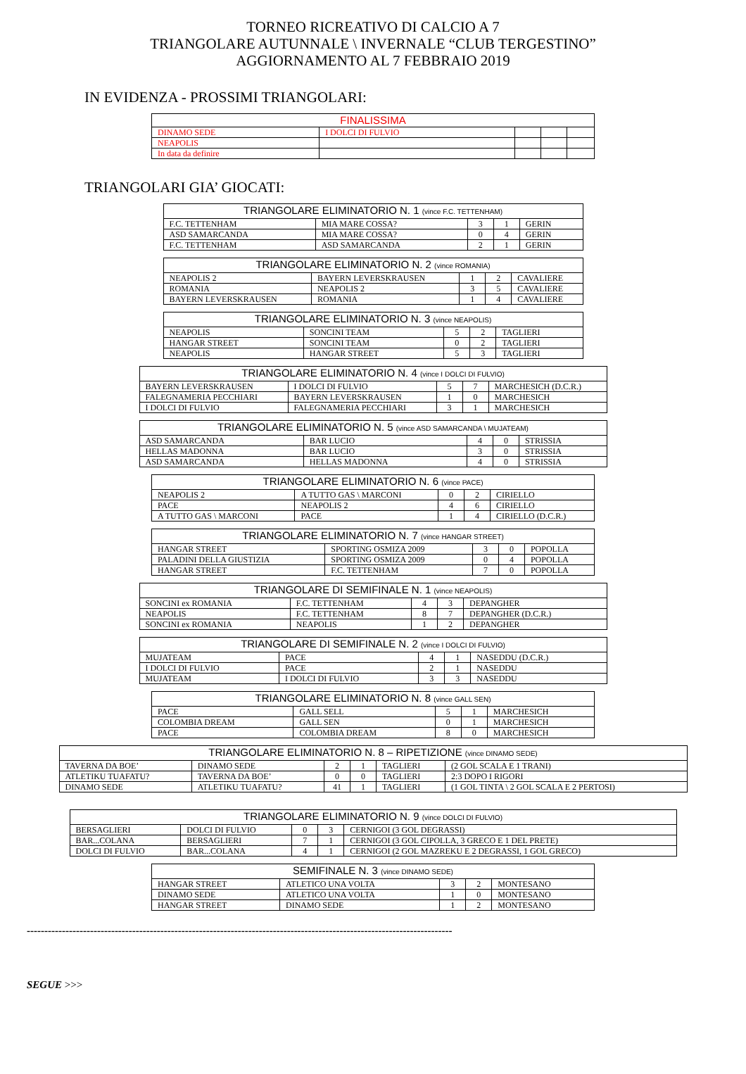TORNEO RICREATIVO DI CALCIO A 7
TRIANGOLARE AUTUNNALE \ INVERNALE “CLUB TERGESTINO”
AGGIORNAMENTO AL 7 FEBBRAIO 2019
IN EVIDENZA - PROSSIMI TRIANGOLARI:
| FINALISSIMA | | | | |
| --- | --- | --- | --- | --- |
| DINAMO SEDE | I DOLCI DI FULVIO | | | |
| NEAPOLIS | | | | |
| In data da definire | | | | |
TRIANGOLARI GIA’ GIOCATI:
| TRIANGOLARE ELIMINATORIO N. 1 (vince F.C. TETTENHAM) | | | | |
| --- | --- | --- | --- | --- |
| F.C. TETTENHAM | MIA MARE COSSA? | 3 | 1 | GERIN |
| ASD SAMARCANDA | MIA MARE COSSA? | 0 | 4 | GERIN |
| F.C. TETTENHAM | ASD SAMARCANDA | 2 | 1 | GERIN |
| TRIANGOLARE ELIMINATORIO N. 2 (vince ROMANIA) | | | | |
| --- | --- | --- | --- | --- |
| NEAPOLIS 2 | BAYERN LEVERSKRAUSEN | 1 | 2 | CAVALIERE |
| ROMANIA | NEAPOLIS 2 | 3 | 5 | CAVALIERE |
| BAYERN LEVERSKRAUSEN | ROMANIA | 1 | 4 | CAVALIERE |
| TRIANGOLARE ELIMINATORIO N. 3 (vince NEAPOLIS) | | | | |
| --- | --- | --- | --- | --- |
| NEAPOLIS | SONCINI TEAM | 5 | 2 | TAGLIERI |
| HANGAR STREET | SONCINI TEAM | 0 | 2 | TAGLIERI |
| NEAPOLIS | HANGAR STREET | 5 | 3 | TAGLIERI |
| TRIANGOLARE ELIMINATORIO N. 4 (vince I DOLCI DI FULVIO) | | | | |
| --- | --- | --- | --- | --- |
| BAYERN LEVERSKRAUSEN | I DOLCI DI FULVIO | 5 | 7 | MARCHESICH (D.C.R.) |
| FALEGNAMERIA PECCHIARI | BAYERN LEVERSKRAUSEN | 1 | 0 | MARCHESICH |
| I DOLCI DI FULVIO | FALEGNAMERIA PECCHIARI | 3 | 1 | MARCHESICH |
| TRIANGOLARE ELIMINATORIO N. 5 (vince ASD SAMARCANDA \ MUJATEAM) | | | | |
| --- | --- | --- | --- | --- |
| ASD SAMARCANDA | BAR LUCIO | 4 | 0 | STRISSIA |
| HELLAS MADONNA | BAR LUCIO | 3 | 0 | STRISSIA |
| ASD SAMARCANDA | HELLAS MADONNA | 4 | 0 | STRISSIA |
| TRIANGOLARE ELIMINATORIO N. 6 (vince PACE) | | | | |
| --- | --- | --- | --- | --- |
| NEAPOLIS 2 | A TUTTO GAS \ MARCONI | 0 | 2 | CIRIELLO |
| PACE | NEAPOLIS 2 | 4 | 6 | CIRIELLO |
| A TUTTO GAS \ MARCONI | PACE | 1 | 4 | CIRIELLO (D.C.R.) |
| TRIANGOLARE ELIMINATORIO N. 7 (vince HANGAR STREET) | | | | |
| --- | --- | --- | --- | --- |
| HANGAR STREET | SPORTING OSMIZA 2009 | 3 | 0 | POPOLLA |
| PALADINI DELLA GIUSTIZIA | SPORTING OSMIZA 2009 | 0 | 4 | POPOLLA |
| HANGAR STREET | F.C. TETTENHAM | 7 | 0 | POPOLLA |
| TRIANGOLARE DI SEMIFINALE N. 1 (vince NEAPOLIS) | | | | |
| --- | --- | --- | --- | --- |
| SONCINI ex ROMANIA | F.C. TETTENHAM | 4 | 3 | DEPANGHER |
| NEAPOLIS | F.C. TETTENHAM | 8 | 7 | DEPANGHER (D.C.R.) |
| SONCINI ex ROMANIA | NEAPOLIS | 1 | 2 | DEPANGHER |
| TRIANGOLARE DI SEMIFINALE N. 2 (vince I DOLCI DI FULVIO) | | | | |
| --- | --- | --- | --- | --- |
| MUJATEAM | PACE | 4 | 1 | NASEDDU (D.C.R.) |
| I DOLCI DI FULVIO | PACE | 2 | 1 | NASEDDU |
| MUJATEAM | I DOLCI DI FULVIO | 3 | 3 | NASEDDU |
| TRIANGOLARE ELIMINATORIO N. 8 (vince GALL SEN) | | | | |
| --- | --- | --- | --- | --- |
| PACE | GALL SELL | 5 | 1 | MARCHESICH |
| COLOMBIA DREAM | GALL SEN | 0 | 1 | MARCHESICH |
| PACE | COLOMBIA DREAM | 8 | 0 | MARCHESICH |
| TRIANGOLARE ELIMINATORIO N. 8 – RIPETIZIONE (vince DINAMO SEDE) | | | | | |
| --- | --- | --- | --- | --- | --- |
| TAVERNA DA BOE’ | DINAMO SEDE | 2 | 1 | TAGLIERI | (2 GOL SCALA E 1 TRANI) |
| ATLETIKU TUAFATU? | TAVERNA DA BOE’ | 0 | 0 | TAGLIERI | 2:3 DOPO I RIGORI |
| DINAMO SEDE | ATLETIKU TUAFATU? | 41 | 1 | TAGLIERI | (1 GOL TINTA \ 2 GOL SCALA E 2 PERTOSI) |
| TRIANGOLARE ELIMINATORIO N. 9 (vince DOLCI DI FULVIO) | | | | |
| --- | --- | --- | --- | --- |
| BERSAGLIERI | DOLCI DI FULVIO | 0 | 3 | CERNIGOI (3 GOL DEGRASSI) |
| BAR...COLANA | BERSAGLIERI | 7 | 1 | CERNIGOI (3 GOL CIPOLLA, 3 GRECO E 1 DEL PRETE) |
| DOLCI DI FULVIO | BAR...COLANA | 4 | 1 | CERNIGOI (2 GOL MAZREKU E 2 DEGRASSI, 1 GOL GRECO) |
| SEMIFINALE N. 3 (vince DINAMO SEDE) | | | | |
| --- | --- | --- | --- | --- |
| HANGAR STREET | ATLETICO UNA VOLTA | 3 | 2 | MONTESANO |
| DINAMO SEDE | ATLETICO UNA VOLTA | 1 | 0 | MONTESANO |
| HANGAR STREET | DINAMO SEDE | 1 | 2 | MONTESANO |
-------------------------------------------------------------------------------------------------------------------------
SEGUE >>>